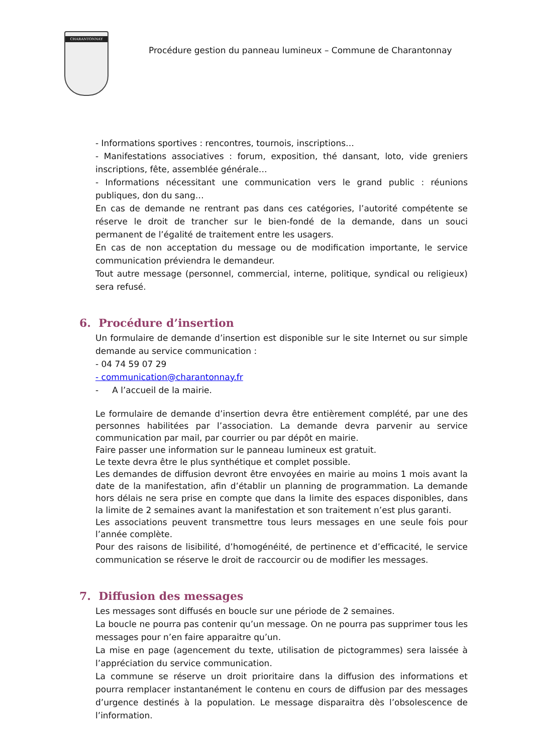CHARANTONNAY
Procédure gestion du panneau lumineux – Commune de Charantonnay
- Informations sportives : rencontres, tournois, inscriptions…
- Manifestations associatives : forum, exposition, thé dansant, loto, vide greniers inscriptions, fête, assemblée générale…
- Informations nécessitant une communication vers le grand public : réunions publiques, don du sang…
En cas de demande ne rentrant pas dans ces catégories, l’autorité compétente se réserve le droit de trancher sur le bien-fondé de la demande, dans un souci permanent de l’égalité de traitement entre les usagers.
En cas de non acceptation du message ou de modification importante, le service communication préviendra le demandeur.
Tout autre message (personnel, commercial, interne, politique, syndical ou religieux) sera refusé.
6. Procédure d’insertion
Un formulaire de demande d’insertion est disponible sur le site Internet ou sur simple demande au service communication :
- 04 74 59 07 29
- communication@charantonnay.fr
- A l’accueil de la mairie.
Le formulaire de demande d’insertion devra être entièrement complété, par une des personnes habilitées par l’association. La demande devra parvenir au service communication par mail, par courrier ou par dépôt en mairie.
Faire passer une information sur le panneau lumineux est gratuit.
Le texte devra être le plus synthétique et complet possible.
Les demandes de diffusion devront être envoyées en mairie au moins 1 mois avant la date de la manifestation, afin d’établir un planning de programmation. La demande hors délais ne sera prise en compte que dans la limite des espaces disponibles, dans la limite de 2 semaines avant la manifestation et son traitement n’est plus garanti.
Les associations peuvent transmettre tous leurs messages en une seule fois pour l’année complète.
Pour des raisons de lisibilité, d’homogénéité, de pertinence et d’efficacité, le service communication se réserve le droit de raccourcir ou de modifier les messages.
7. Diffusion des messages
Les messages sont diffusés en boucle sur une période de 2 semaines.
La boucle ne pourra pas contenir qu’un message. On ne pourra pas supprimer tous les messages pour n’en faire apparaitre qu’un.
La mise en page (agencement du texte, utilisation de pictogrammes) sera laissée à l’appréciation du service communication.
La commune se réserve un droit prioritaire dans la diffusion des informations et pourra remplacer instantanément le contenu en cours de diffusion par des messages d’urgence destinés à la population. Le message disparaitra dès l’obsolescence de l’information.